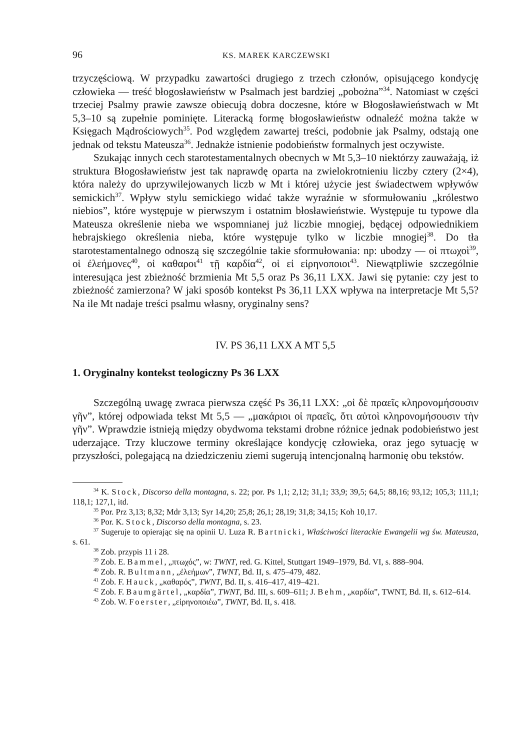96 KS. MAREK KARCZEWSKI
trzyczęściową. W przypadku zawartości drugiego z trzech członów, opisującego kondycję człowieka — treść błogosławieństw w Psalmach jest bardziej „pobożna”<sup>34</sup>. Natomiast w części trzeciej Psalmy prawie zawsze obiecują dobra doczesne, które w Błogosławieństwach w Mt 5,3–10 są zupełnie pominięte. Literacką formę błogosławieństw odnaleźć można także w Księgach Mądrościowych<sup>35</sup>. Pod względem zawartej treści, podobnie jak Psalmy, odstają one jednak od tekstu Mateusza<sup>36</sup>. Jednakże istnienie podobieństw formalnych jest oczywiste.
Szukając innych cech starotestamentalnych obecnych w Mt 5,3–10 niektórzy zauważają, iż struktura Błogosławieństw jest tak naprawdę oparta na zwielokrotnieniu liczby cztery (2×4), która należy do uprzywilejowanych liczb w Mt i której użycie jest świadectwem wpływów semickich<sup>37</sup>. Wpływ stylu semickiego widać także wyraźnie w sformułowaniu „królestwo niebios”, które występuje w pierwszym i ostatnim błosławieństwie. Występuje tu typowe dla Mateusza określenie nieba we wspomnianej już liczbie mnogiej, będącej odpowiednikiem hebrajskiego określenia nieba, które występuje tylko w liczbie mnogiej<sup>38</sup>. Do tła starotestamentalnego odnoszą się szczególnie takie sformułowania: np: ubodzy — οἱ πτωχοὶ<sup>39</sup>, οἱ ἐλεήμονες<sup>40</sup>, οἱ καθαροι<sup>41</sup> τῇ καρδία<sup>42</sup>, οἱ εἰ εἰρηνοποιοι<sup>43</sup>. Niewątpliwie szczególnie interesująca jest zbieżność brzmienia Mt 5,5 oraz Ps 36,11 LXX. Jawi się pytanie: czy jest to zbieżność zamierzona? W jaki sposób kontekst Ps 36,11 LXX wpływa na interpretacje Mt 5,5? Na ile Mt nadaje treści psalmu własny, oryginalny sens?
IV. PS 36,11 LXX A MT 5,5
1. Oryginalny kontekst teologiczny Ps 36 LXX
Szczególną uwagę zwraca pierwsza część Ps 36,11 LXX: „οἱ δὲ πραεῖς κληρονομήσουσιν γῆν”, której odpowiada tekst Mt 5,5 — „μακάριοι οἱ πραεῖς, ὅτι αὐτοὶ κληρονομήσουσιν τὴν γῆν”. Wprawdzie istnieją między obydwoma tekstami drobne różnice jednak podobieństwo jest uderzające. Trzy kluczowe terminy określające kondycję człowieka, oraz jego sytuację w przyszłości, polegającą na dziedziczeniu ziemi sugerują intencjonalną harmonię obu tekstów.
<sup>34</sup> K. Stock, Discorso della montagna, s. 22; por. Ps 1,1; 2,12; 31,1; 33,9; 39,5; 64,5; 88,16; 93,12; 105,3; 111,1; 118,1; 127,1, itd.
<sup>35</sup> Por. Prz 3,13; 8,32; Mdr 3,13; Syr 14,20; 25,8; 26,1; 28,19; 31,8; 34,15; Koh 10,17.
<sup>36</sup> Por. K. Stock, Discorso della montagna, s. 23.
<sup>37</sup> Sugeruje to opierając się na opinii U. Luza R. Bartnicki, Właściwości literackie Ewangelii wg św. Mateusza, s. 61.
<sup>38</sup> Zob. przypis 11 i 28.
<sup>39</sup> Zob. E. Bammel, „πτωχός”, w: TWNT, red. G. Kittel, Stuttgart 1949–1979, Bd. VI, s. 888–904.
<sup>40</sup> Zob. R. Bultmann, „ἐλεήμων”, TWNT, Bd. II, s. 475–479, 482.
<sup>41</sup> Zob. F. Hauck, „καθαρός”, TWNT, Bd. II, s. 416–417, 419–421.
<sup>42</sup> Zob. F. Baumgärtel, „καρδία”, TWNT, Bd. III, s. 609–611; J. Behm, „καρδία”, TWNT, Bd. II, s. 612–614.
<sup>43</sup> Zob. W. Foerster, „εἰρηνοποιέω”, TWNT, Bd. II, s. 418.